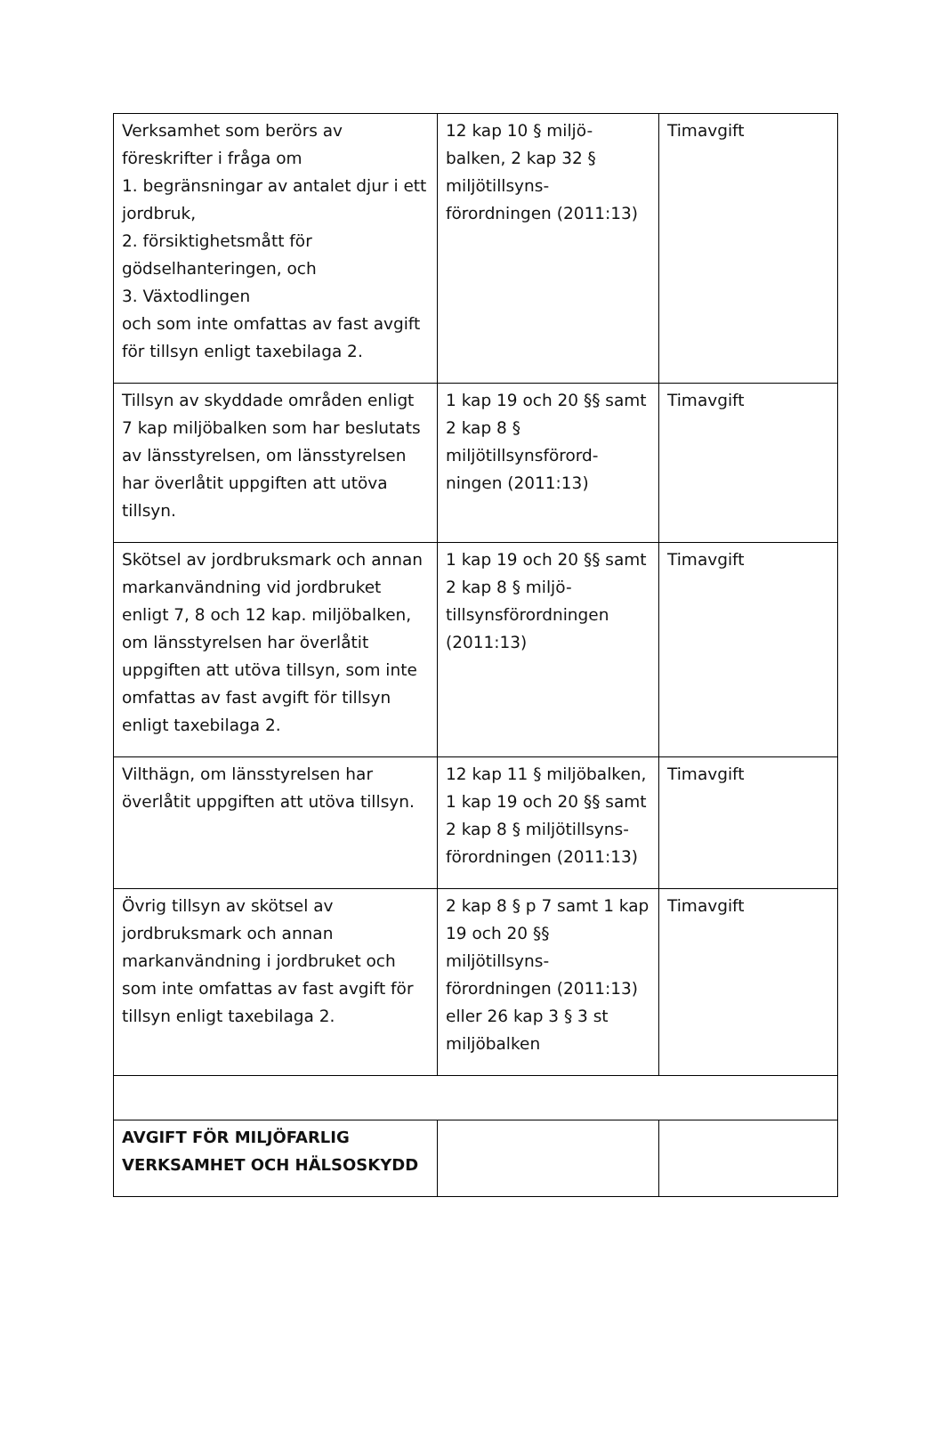| Verksamhet som berörs av föreskrifter i fråga om 1. begränsningar av antalet djur i ett jordbruk, 2. försiktighetsmått för gödselhanteringen, och 3. Växtodlingen och som inte omfattas av fast avgift för tillsyn enligt taxebilaga 2. | 12 kap 10 § miljö-balken, 2 kap 32 § miljötillsyns-förordningen (2011:13) | Timavgift |
| Tillsyn av skyddade områden enligt 7 kap miljöbalken som har beslutats av länsstyrelsen, om länsstyrelsen har överlåtit uppgiften att utöva tillsyn. | 1 kap 19 och 20 §§ samt 2 kap 8 § miljötillsynsförord-ningen (2011:13) | Timavgift |
| Skötsel av jordbruksmark och annan markanvändning vid jordbruket enligt 7, 8 och 12 kap. miljöbalken, om länsstyrelsen har överlåtit uppgiften att utöva tillsyn, som inte omfattas av fast avgift för tillsyn enligt taxebilaga 2. | 1 kap 19 och 20 §§ samt 2 kap 8 § miljö-tillsynsförordningen (2011:13) | Timavgift |
| Vilthägn, om länsstyrelsen har överlåtit uppgiften att utöva tillsyn. | 12 kap 11 § miljöbalken, 1 kap 19 och 20 §§ samt 2 kap 8 § miljötillsyns-förordningen (2011:13) | Timavgift |
| Övrig tillsyn av skötsel av jordbruksmark och annan markanvändning i jordbruket och som inte omfattas av fast avgift för tillsyn enligt taxebilaga 2. | 2 kap 8 § p 7 samt 1 kap 19 och 20 §§ miljötillsyns-förordningen (2011:13) eller 26 kap 3 § 3 st miljöbalken | Timavgift |
| AVGIFT FÖR MILJÖFARLIG VERKSAMHET OCH HÄLSOSKYDD | | |